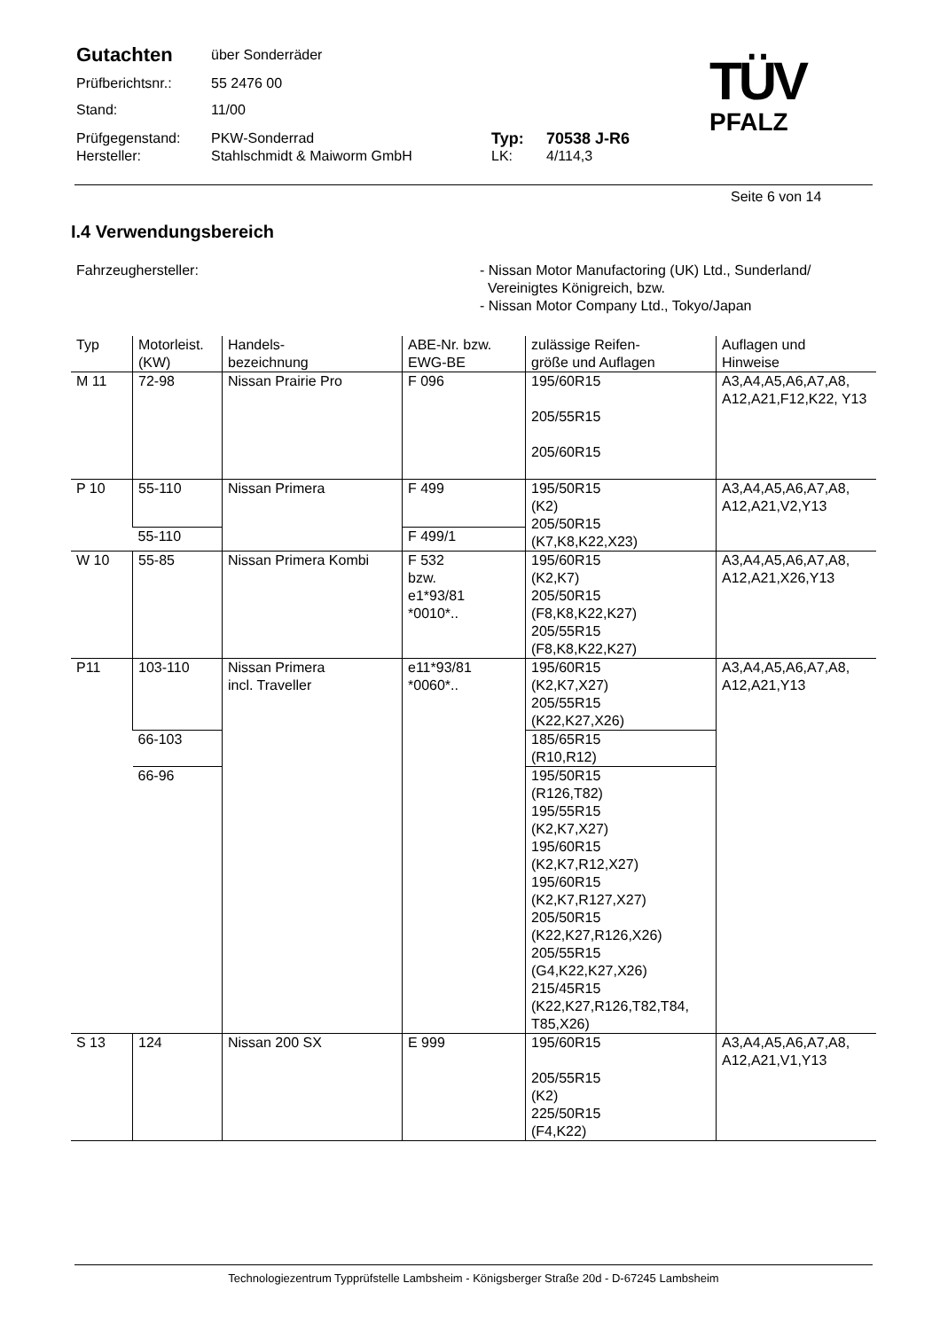| Gutachten | über Sonderräder | | |
| Prüfberichtsnr.: | 55 2476 00 | | |
| Stand: | 11/00 | | |
| Prüfgegenstand: | PKW-Sonderrad | Typ: | 70538 J-R6 |
| Hersteller: | Stahlschmidt & Maiworm GmbH | LK: | 4/114,3 |
TÜV
PFALZ
Seite 6 von 14
I.4 Verwendungsbereich
Fahrzeughersteller: - Nissan Motor Manufactoring (UK) Ltd., Sunderland/
Vereinigtes Königreich, bzw.
- Nissan Motor Company Ltd., Tokyo/Japan
| Typ | Motorleist. (KW) | Handels- bezeichnung | ABE-Nr. bzw. EWG-BE | zulässige Reifen- größe und Auflagen | Auflagen und Hinweise |
| --- | --- | --- | --- | --- | --- |
| M 11 | 72-98 | Nissan Prairie Pro | F 096 | 195/60R15 205/55R15 205/60R15 | A3,A4,A5,A6,A7,A8, A12,A21,F12,K22, Y13 |
| P 10 | 55-110 | Nissan Primera | F 499 | 195/50R15 (K2) 205/50R15 (K7,K8,K22,X23) | A3,A4,A5,A6,A7,A8, A12,A21,V2,Y13 |
| | 55-110 | | F 499/1 | | |
| W 10 | 55-85 | Nissan Primera Kombi | F 532 bzw. e1*93/81 *0010*.. | 195/60R15 (K2,K7) 205/50R15 (F8,K8,K22,K27) 205/55R15 (F8,K8,K22,K27) | A3,A4,A5,A6,A7,A8, A12,A21,X26,Y13 |
| P11 | 103-110 | Nissan Primera incl. Traveller | e11*93/81 *0060*.. | 195/60R15 (K2,K7,X27) 205/55R15 (K22,K27,X26) | A3,A4,A5,A6,A7,A8, A12,A21,Y13 |
| | 66-103 | | | 185/65R15 (R10,R12) | |
| | 66-96 | | | 195/50R15 (R126,T82) 195/55R15 (K2,K7,X27) 195/60R15 (K2,K7,R12,X27) 195/60R15 (K2,K7,R127,X27) 205/50R15 (K22,K27,R126,X26) 205/55R15 (G4,K22,K27,X26) 215/45R15 (K22,K27,R126,T82,T84, T85,X26) | |
| S 13 | 124 | Nissan 200 SX | E 999 | 195/60R15 205/55R15 (K2) 225/50R15 (F4,K22) | A3,A4,A5,A6,A7,A8, A12,A21,V1,Y13 |
Technologiezentrum Typprüfstelle Lambsheim - Königsberger Straße 20d - D-67245 Lambsheim